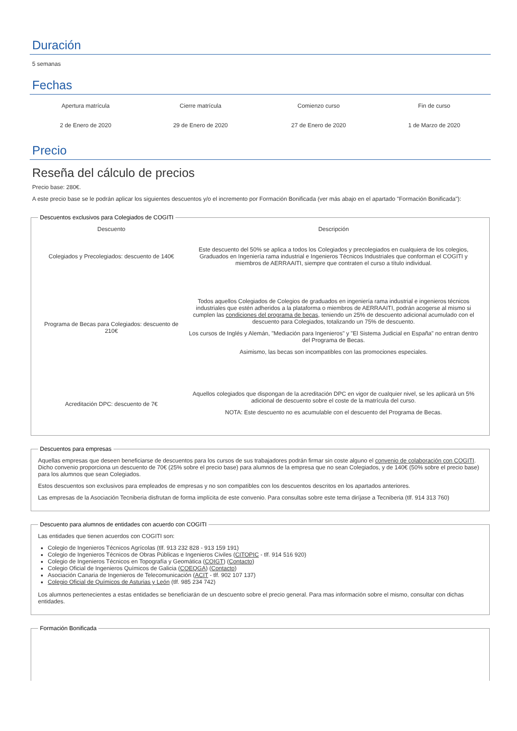Duración
5 semanas
Fechas
| Apertura matrícula | Cierre matrícula | Comienzo curso | Fin de curso |
| --- | --- | --- | --- |
| 2 de Enero de 2020 | 29 de Enero de 2020 | 27 de Enero de 2020 | 1 de Marzo de 2020 |
Precio
Reseña del cálculo de precios
Precio base: 280€.
A este precio base se le podrán aplicar los siguientes descuentos y/o el incremento por Formación Bonificada (ver más abajo en el apartado "Formación Bonificada"):
Descuentos exclusivos para Colegiados de COGITI
| Descuento | Descripción |
| --- | --- |
| Colegiados y Precolegiados: descuento de 140€ | Este descuento del 50% se aplica a todos los Colegiados y precolegiados en cualquiera de los colegios, Graduados en Ingeniería rama industrial e Ingenieros Técnicos Industriales que conforman el COGITI y miembros de AERRAAITI, siempre que contraten el curso a título individual. |
| Programa de Becas para Colegiados: descuento de 210€ | Todos aquellos Colegiados de Colegios de graduados en ingeniería rama industrial e ingenieros técnicos industriales que estén adheridos a la plataforma o miembros de AERRAAITI, podrán acogerse al mismo si cumplen las condiciones del programa de becas , teniendo un 25% de descuento adicional acumulado con el descuento para Colegiados, totalizando un 75% de descuento. Los cursos de Inglés y Alemán, "Mediación para Ingenieros" y "El Sistema Judicial en España" no entran dentro del Programa de Becas. Asimismo, las becas son incompatibles con las promociones especiales. |
| Acreditación DPC: descuento de 7€ | Aquellos colegiados que dispongan de la acreditación DPC en vigor de cualquier nivel, se les aplicará un 5% adicional de descuento sobre el coste de la matrícula del curso. NOTA: Este descuento no es acumulable con el descuento del Programa de Becas. |
Descuentos para empresas
Aquellas empresas que deseen beneficiarse de descuentos para los cursos de sus trabajadores podrán firmar sin coste alguno el convenio de colaboración con COGITI. Dicho convenio proporciona un descuento de 70€ (25% sobre el precio base) para alumnos de la empresa que no sean Colegiados, y de 140€ (50% sobre el precio base) para los alumnos que sean Colegiados.
Estos descuentos son exclusivos para empleados de empresas y no son compatibles con los descuentos descritos en los apartados anteriores.
Las empresas de la Asociación Tecniberia disfrutan de forma implícita de este convenio. Para consultas sobre este tema diríjase a Tecniberia (tlf. 914 313 760)
Descuento para alumnos de entidades con acuerdo con COGITI
Las entidades que tienen acuerdos con COGITI son:
Colegio de Ingenieros Técnicos Agrícolas (tlf. 913 232 828 - 913 159 191)
Colegio de Ingenieros Técnicos de Obras Públicas e Ingenieros Civiles (CITOPIC - tlf. 914 516 920)
Colegio de Ingenieros Técnicos en Topografía y Geomática (COIGT) (Contacto)
Colegio Oficial de Ingenieros Químicos de Galicia (COEQGA) (Contacto)
Asociación Canaria de Ingenieros de Telecomunicación (ACIT - tlf. 902 107 137)
Colegio Oficial de Químicos de Asturias y León (tlf. 985 234 742)
Los alumnos pertenecientes a estas entidades se beneficiarán de un descuento sobre el precio general. Para mas información sobre el mismo, consultar con dichas entidades.
Formación Bonificada